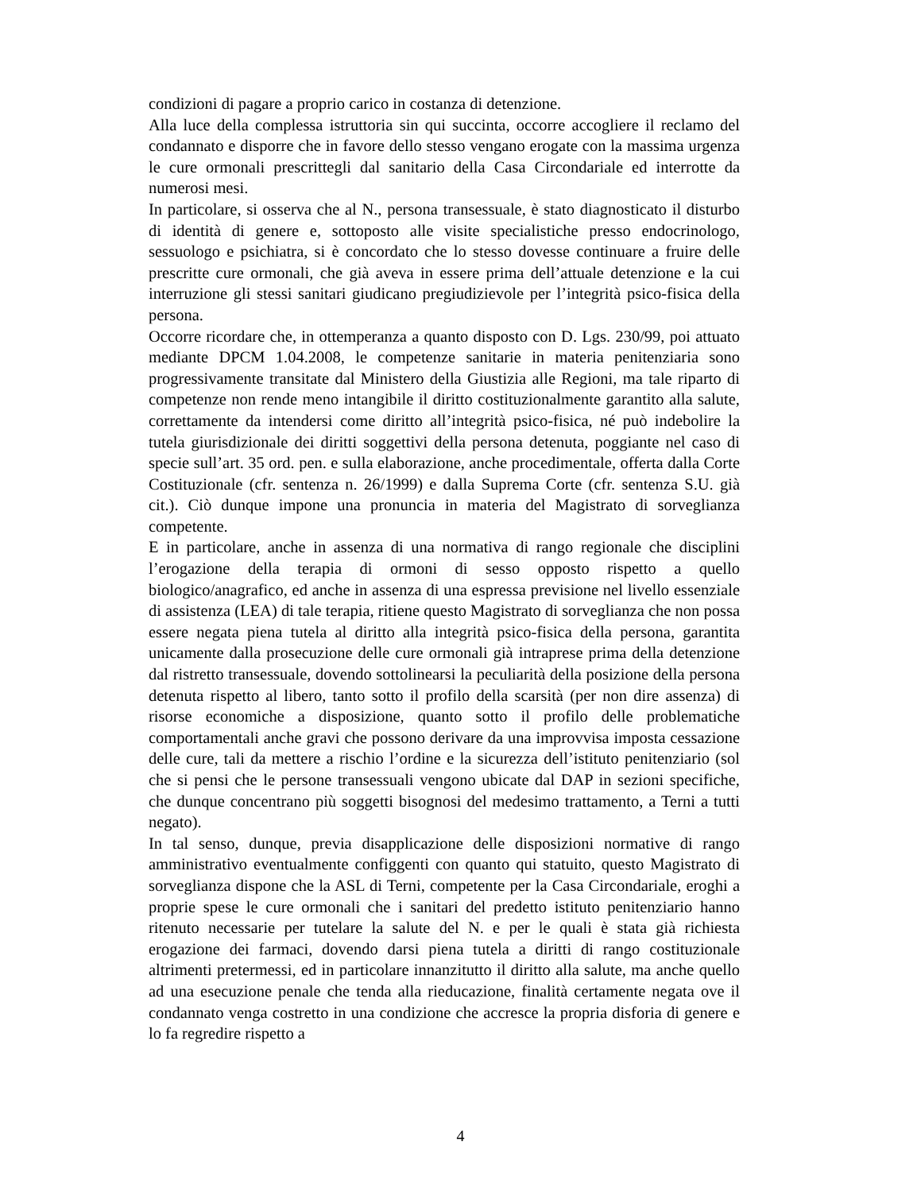condizioni di pagare a proprio carico in costanza di detenzione.
Alla luce della complessa istruttoria sin qui succinta, occorre accogliere il reclamo del condannato e disporre che in favore dello stesso vengano erogate con la massima urgenza le cure ormonali prescrittegli dal sanitario della Casa Circondariale ed interrotte da numerosi mesi.
In particolare, si osserva che al N., persona transessuale, è stato diagnosticato il disturbo di identità di genere e, sottoposto alle visite specialistiche presso endocrinologo, sessuologo e psichiatra, si è concordato che lo stesso dovesse continuare a fruire delle prescritte cure ormonali, che già aveva in essere prima dell’attuale detenzione e la cui interruzione gli stessi sanitari giudicano pregiudizievole per l’integrità psico-fisica della persona.
Occorre ricordare che, in ottemperanza a quanto disposto con D. Lgs. 230/99, poi attuato mediante DPCM 1.04.2008, le competenze sanitarie in materia penitenziaria sono progressivamente transitate dal Ministero della Giustizia alle Regioni, ma tale riparto di competenze non rende meno intangibile il diritto costituzionalmente garantito alla salute, correttamente da intendersi come diritto all’integrità psico-fisica, né può indebolire la tutela giurisdizionale dei diritti soggettivi della persona detenuta, poggiante nel caso di specie sull’art. 35 ord. pen. e sulla elaborazione, anche procedimentale, offerta dalla Corte Costituzionale (cfr. sentenza n. 26/1999) e dalla Suprema Corte (cfr. sentenza S.U. già cit.). Ciò dunque impone una pronuncia in materia del Magistrato di sorveglianza competente.
E in particolare, anche in assenza di una normativa di rango regionale che disciplini l’erogazione della terapia di ormoni di sesso opposto rispetto a quello biologico/anagrafico, ed anche in assenza di una espressa previsione nel livello essenziale di assistenza (LEA) di tale terapia, ritiene questo Magistrato di sorveglianza che non possa essere negata piena tutela al diritto alla integrità psico-fisica della persona, garantita unicamente dalla prosecuzione delle cure ormonali già intraprese prima della detenzione dal ristretto transessuale, dovendo sottolinearsi la peculiarità della posizione della persona detenuta rispetto al libero, tanto sotto il profilo della scarsità (per non dire assenza) di risorse economiche a disposizione, quanto sotto il profilo delle problematiche comportamentali anche gravi che possono derivare da una improvvisa imposta cessazione delle cure, tali da mettere a rischio l’ordine e la sicurezza dell’istituto penitenziario (sol che si pensi che le persone transessuali vengono ubicate dal DAP in sezioni specifiche, che dunque concentrano più soggetti bisognosi del medesimo trattamento, a Terni a tutti negato).
In tal senso, dunque, previa disapplicazione delle disposizioni normative di rango amministrativo eventualmente configgenti con quanto qui statuito, questo Magistrato di sorveglianza dispone che la ASL di Terni, competente per la Casa Circondariale, eroghi a proprie spese le cure ormonali che i sanitari del predetto istituto penitenziario hanno ritenuto necessarie per tutelare la salute del N. e per le quali è stata già richiesta erogazione dei farmaci, dovendo darsi piena tutela a diritti di rango costituzionale altrimenti pretermessi, ed in particolare innanzitutto il diritto alla salute, ma anche quello ad una esecuzione penale che tenda alla rieducazione, finalità certamente negata ove il condannato venga costretto in una condizione che accresce la propria disforia di genere e lo fa regredire rispetto a
4